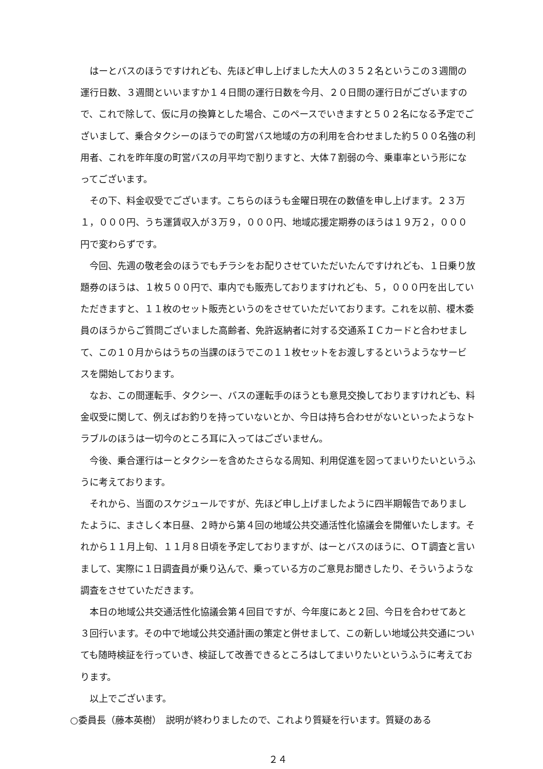はーとバスのほうですけれども、先ほど申し上げました大人の３５２名というこの３週間の運行日数、３週間といいますか１４日間の運行日数を今月、２０日間の運行日がございますので、これで除して、仮に月の換算とした場合、このペースでいきますと５０２名になる予定でございまして、乗合タクシーのほうでの町営バス地域の方の利用を合わせました約５００名強の利用者、これを昨年度の町営バスの月平均で割りますと、大体７割弱の今、乗車率という形になってございます。
その下、料金収受でございます。こちらのほうも金曜日現在の数値を申し上げます。２３万１，０００円、うち運賃収入が３万９，０００円、地域応援定期券のほうは１９万２，０００円で変わらずです。
今回、先週の敬老会のほうでもチラシをお配りさせていただいたんですけれども、１日乗り放題券のほうは、１枚５００円で、車内でも販売しておりますけれども、５，０００円を出していただきますと、１１枚のセット販売というのをさせていただいております。これを以前、榎木委員のほうからご質問ございました高齢者、免許返納者に対する交通系ＩＣカードと合わせまして、この１０月からはうちの当課のほうでこの１１枚セットをお渡しするというようなサービスを開始しております。
なお、この間運転手、タクシー、バスの運転手のほうとも意見交換しておりますけれども、料金収受に関して、例えばお釣りを持っていないとか、今日は持ち合わせがないといったようなトラブルのほうは一切今のところ耳に入ってはございません。
今後、乗合運行はーとタクシーを含めたさらなる周知、利用促進を図ってまいりたいというふうに考えております。
それから、当面のスケジュールですが、先ほど申し上げましたように四半期報告でありましたように、まさしく本日昼、２時から第４回の地域公共交通活性化協議会を開催いたします。それから１１月上旬、１１月８日頃を予定しておりますが、はーとバスのほうに、ＯＴ調査と言いまして、実際に１日調査員が乗り込んで、乗っている方のご意見お聞きしたり、そういうような調査をさせていただきます。
本日の地域公共交通活性化協議会第４回目ですが、今年度にあと２回、今日を合わせてあと３回行います。その中で地域公共交通計画の策定と併せまして、この新しい地域公共交通についても随時検証を行っていき、検証して改善できるところはしてまいりたいというふうに考えております。
以上でございます。
○委員長（藤本英樹）　説明が終わりましたので、これより質疑を行います。質疑のある
２４